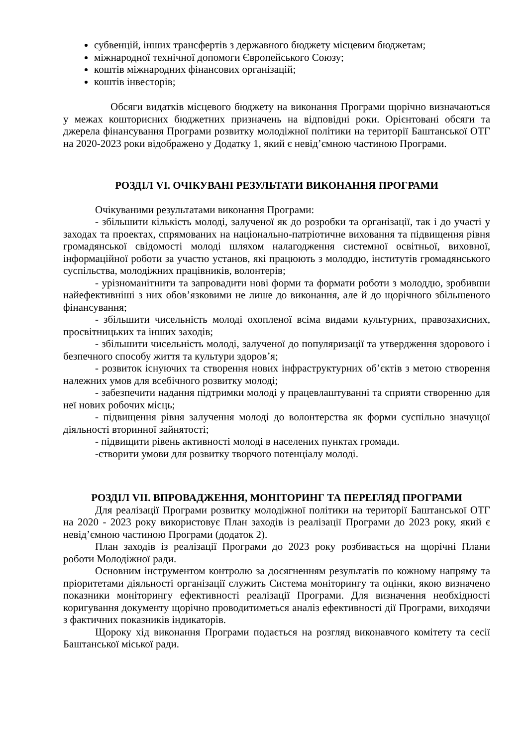субвенцій, інших трансфертів з державного бюджету місцевим бюджетам;
міжнародної технічної допомоги Європейського Союзу;
коштів міжнародних фінансових організацій;
коштів інвесторів;
Обсяги видатків місцевого бюджету на виконання Програми щорічно визначаються у межах кошторисних бюджетних призначень на відповідні роки. Орієнтовані обсяги та джерела фінансування Програми розвитку молодіжної політики на території Баштанської ОТГ на 2020-2023 роки відображено у Додатку 1, який є невід’ємною частиною Програми.
РОЗДІЛ VI. ОЧІКУВАНІ РЕЗУЛЬТАТИ ВИКОНАННЯ ПРОГРАМИ
Очікуваними результатами виконання Програми:
- збільшити кількість молоді, залученої як до розробки та організації, так і до участі у заходах та проектах, спрямованих на національно-патріотичне виховання та підвищення рівня громадянської свідомості молоді шляхом налагодження системної освітньої, виховної, інформаційної роботи за участю установ, які працюють з молоддю, інститутів громадянського суспільства, молодіжних працівників, волонтерів;
- урізноманітнити та запровадити нові форми та формати роботи з молоддю, зробивши найефективніші з них обов’язковими не лише до виконання, але й до щорічного збільшеного фінансування;
- збільшити чисельність молоді охопленої всіма видами культурних, правозахисних, просвітницьких та інших заходів;
- збільшити чисельність молоді, залученої до популяризації та утвердження здорового і безпечного способу життя та культури здоров’я;
- розвиток існуючих та створення нових інфраструктурних об’єктів з метою створення належних умов для всебічного розвитку молоді;
- забезпечити надання підтримки молоді у працевлаштуванні та сприяти створенню для неї нових робочих місць;
- підвищення рівня залучення молоді до волонтерства як форми суспільно значущої діяльності вторинної зайнятості;
- підвищити рівень активності молоді в населених пунктах громади.
-створити умови для розвитку творчого потенціалу молоді.
РОЗДІЛ VII. ВПРОВАДЖЕННЯ, МОНІТОРИНГ ТА ПЕРЕГЛЯД ПРОГРАМИ
Для реалізації Програми розвитку молодіжної політики на території Баштанської ОТГ на 2020 - 2023 року використовує План заходів із реалізації Програми до 2023 року, який є невід’ємною частиною Програми (додаток 2).
План заходів із реалізації Програми до 2023 року розбивається на щорічні Плани роботи Молодіжної ради.
Основним інструментом контролю за досягненням результатів по кожному напряму та пріоритетами діяльності організації служить Система моніторингу та оцінки, якою визначено показники моніторингу ефективності реалізації Програми. Для визначення необхідності коригування документу щорічно проводитиметься аналіз ефективності дії Програми, виходячи з фактичних показників індикаторів.
Щороку хід виконання Програми подається на розгляд виконавчого комітету та сесії Баштанської міської ради.